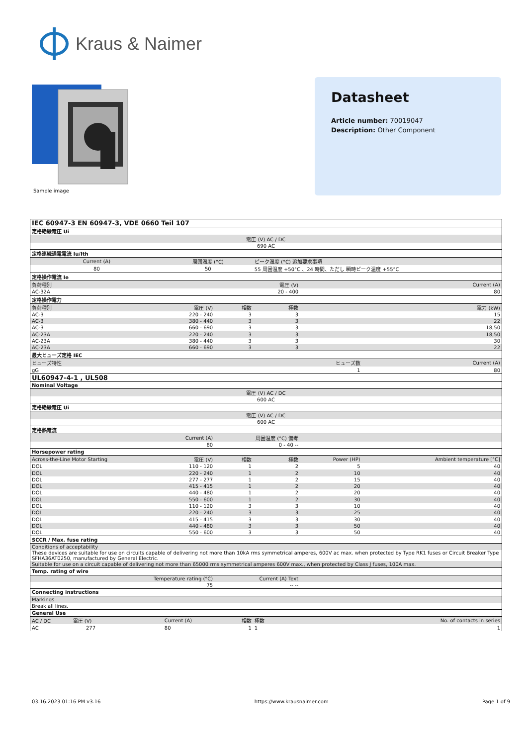Kraus & Naimer
Sample image
Datasheet
Article number: 70019047
Description: Other Component
| IEC 60947-3 EN 60947-3, VDE 0660 Teil 107 | | | | | |
| 定格絶縁電圧 Ui | | | | | |
| 電圧 (V) AC / DC | | | | | |
| 690 AC | | | | | |
| 定格連続通電電流 Iu/Ith | | | | | |
| Current (A) | 周囲温度 (°C) | | ピーク温度 (°C) 追加要求事項 | | |
| 80 | 50 | | 55 周囲温度 +50°C 、24 時間、ただし 瞬時ピーク温度 +55°C | | |
| 定格操作電流 Ie | | | | | |
| 負荷種別 | | 電圧 (V) | | Current (A) | |
| AC-32A | | 20 - 400 | | 80 | |
| 定格操作電力 | | | | | |
| 負荷種別 | 電圧 (V) | 相数 | 極数 | 電力 (kW) | |
| AC-3 | 220 - 240 | 3 | 3 | 15 | |
| AC-3 | 380 - 440 | 3 | 3 | 22 | |
| AC-3 | 660 - 690 | 3 | 3 | 18,50 | |
| AC-23A | 220 - 240 | 3 | 3 | 18,50 | |
| AC-23A | 380 - 440 | 3 | 3 | 30 | |
| AC-23A | 660 - 690 | 3 | 3 | 22 | |
| 最大ヒューズ定格 IEC | | | | | |
| ヒューズ特性 | | | ヒューズ数 | | Current (A) |
| gG | | | 1 | | 80 |
| UL60947-4-1 , UL508 | | | | | |
| Nominal Voltage | | | | | |
| 電圧 (V) AC / DC | | | | | |
| 600 AC | | | | | |
| 定格絶縁電圧 Ui | | | | | |
| 電圧 (V) AC / DC | | | | | |
| 600 AC | | | | | |
| 定格熱電流 | | | | | |
| Current (A) | | 周囲温度 (°C) 備考 | | | |
| 80 | | 0 - 40 -- | | | |
| Horsepower rating | | | | | |
| Across-the-Line Motor Starting | 電圧 (V) | 相数 | 極数 | Power (HP) | Ambient temperature [°C] |
| DOL | 110 - 120 | 1 | 2 | 5 | 40 |
| DOL | 220 - 240 | 1 | 2 | 10 | 40 |
| DOL | 277 - 277 | 1 | 2 | 15 | 40 |
| DOL | 415 - 415 | 1 | 2 | 20 | 40 |
| DOL | 440 - 480 | 1 | 2 | 20 | 40 |
| DOL | 550 - 600 | 1 | 2 | 30 | 40 |
| DOL | 110 - 120 | 3 | 3 | 10 | 40 |
| DOL | 220 - 240 | 3 | 3 | 25 | 40 |
| DOL | 415 - 415 | 3 | 3 | 30 | 40 |
| DOL | 440 - 480 | 3 | 3 | 50 | 40 |
| DOL | 550 - 600 | 3 | 3 | 50 | 40 |
| SCCR / Max. fuse rating | | | | | |
| Conditions of acceptability | | | | | |
| These devices are suitable for use on circuits capable of delivering not more than 10kA rms symmetrical amperes, 600V ac max. when protected by Type RK1 fuses or Circuit Breaker Type SFHA36AT0250, manufactured by General Electric. | | | | | |
| Suitable for use on a circuit capable of delivering not more than 65000 rms symmetrical amperes 600V max., when protected by Class J fuses, 100A max. | | | | | |
| Temp. rating of wire | | | | | |
| Temperature rating (°C) | | Current (A) Text | | | |
| 75 | | -- -- | | | |
| Connecting instructions | | | | | |
| Markings | | | | | |
| Break all lines. | | | | | |
| General Use | | | | | |
| AC / DC 電圧 (V) | Current (A) | 相数 | 極数 | No. of contacts in series | |
| AC 277 | 80 | 1 | 1 | 1 | |
03.16.2023 01:16 PM v3.16 https://www.krausnaimer.com Page 1 of 9